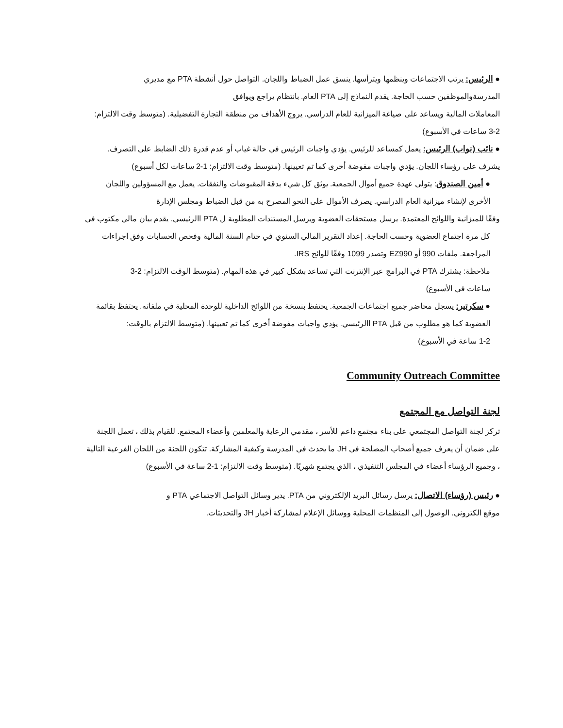● الرئيس: يرتب الاجتماعات وينظمها ويترأسها. ينسق عمل الضباط واللجان. التواصل حول أنشطة PTA مع مديري
المدرسةوالموظفين حسب الحاجة. يقدم النماذج إلى PTA العام. بانتظام يراجع ويوافق
المعاملات المالية ويساعد على صياغة الميزانية للعام الدراسي. يروج الأهداف من منطقة التجارة التفضيلية. (متوسط وقت الالتزام:
3-2 ساعات في الأسبوع)
● نائب (نواب) الرئيس: يعمل كمساعد للرئيس. يؤدي واجبات الرئيس في حالة غياب أو عدم قدرة ذلك الضابط على التصرف.
يشرف على رؤساء اللجان. يؤدي واجبات مفوضة أخرى كما تم تعيينها. (متوسط وقت الالتزام: 1-2 ساعات لكل أسبوع)
● أمين الصندوق: يتولى عهدة جميع أموال الجمعية. يوثق كل شيء بدقة المقبوضات والنفقات. يعمل مع المسؤولين واللجان
الأخرى لإنشاء ميزانية العام الدراسي. يصرف الأموال على النحو المصرح به من قبل الضباط ومجلس الإدارة
وفقًا للميزانية واللوائح المعتمدة. يرسل مستحقات العضوية ويرسل المستندات المطلوبة ل PTA االرئيسي. يقدم بيان مالي مكتوب في
كل مرة اجتماع العضوية وحسب الحاجة. إعداد التقرير المالي السنوي في ختام السنة المالية وفحص الحسابات وفق اجراءات
المراجعة. ملفات 990 أو EZ990 وتصدر 1099 وفقًا للوائح IRS.
ملاحظة: يشترك PTA في البرامج عبر الإنترنت التي تساعد بشكل كبير في هذه المهام. (متوسط الوقت الالتزام: 2-3
ساعات في الأسبوع)
● سكرتير: يسجل محاضر جميع اجتماعات الجمعية. يحتفظ بنسخة من اللوائح الداخلية للوحدة المحلية في ملفاته. يحتفظ بقائمة
العضوية كما هو مطلوب من قبل PTA االرئيسي. يؤدي واجبات مفوضة أخرى كما تم تعيينها. (متوسط الالتزام بالوقت:
1-2 ساعة في الأسبوع)
Community Outreach Committee
لجنة التواصل مع المجتمع
تركز لجنة التواصل المجتمعي على بناء مجتمع داعم للأسر ، مقدمي الرعاية والمعلمين وأعضاء المجتمع. للقيام بذلك ، تعمل اللجنة
على ضمان أن يعرف جميع أصحاب المصلحة في JH ما يحدث في المدرسة وكيفية المشاركة. تتكون اللجنة من اللجان الفرعية التالية
، وجميع الرؤساء أعضاء في المجلس التنفيذي ، الذي يجتمع شهريًا. (متوسط وقت الالتزام: 1-2 ساعة في الأسبوع)
● رئيس (رؤساء) الاتصال: يرسل رسائل البريد الإلكتروني من PTA. يدير وسائل التواصل الاجتماعي PTA و
موقع الكتروني. الوصول إلى المنظمات المحلية ووسائل الإعلام لمشاركة أخبار JH والتحديثات.